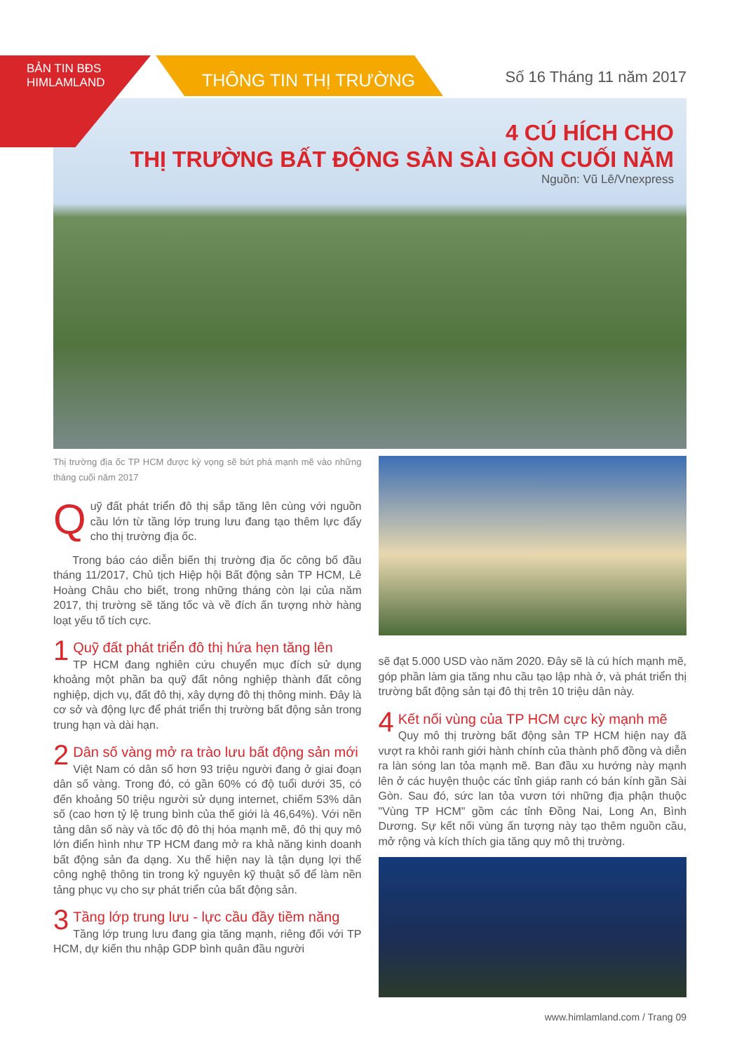BẢN TIN BĐS
HIMLAMLAND
THÔNG TIN THỊ TRƯỜNG Số 16 Tháng 11 năm 2017
4 CÚ HÍCH CHO
THỊ TRƯỜNG BẤT ĐỘNG SẢN SÀI GÒN CUỐI NĂM
Nguồn: Vũ Lê/Vnexpress
Thị trường địa ốc TP HCM được kỳ vọng sẽ bứt phá mạnh mẽ vào những tháng cuối năm 2017
Quỹ đất phát triển đô thị sắp tăng lên cùng với nguồn cầu lớn từ tầng lớp trung lưu đang tạo thêm lực đẩy cho thị trường địa ốc.
Trong báo cáo diễn biến thị trường địa ốc công bố đầu tháng 11/2017, Chủ tịch Hiệp hội Bất động sản TP HCM, Lê Hoàng Châu cho biết, trong những tháng còn lại của năm 2017, thị trường sẽ tăng tốc và về đích ấn tượng nhờ hàng loạt yếu tố tích cực.
1
Quỹ đất phát triển đô thị hứa hẹn tăng lên
TP HCM đang nghiên cứu chuyển mục đích sử dụng khoảng một phần ba quỹ đất nông nghiệp thành đất công nghiệp, dịch vụ, đất đô thị, xây dựng đô thị thông minh. Đây là cơ sở và động lực để phát triển thị trường bất động sản trong trung hạn và dài hạn.
2
Dân số vàng mở ra trào lưu bất động sản mới
Việt Nam có dân số hơn 93 triệu người đang ở giai đoạn dân số vàng. Trong đó, có gần 60% có độ tuổi dưới 35, có đến khoảng 50 triệu người sử dụng internet, chiếm 53% dân số (cao hơn tỷ lệ trung bình của thế giới là 46,64%). Với nền tảng dân số này và tốc độ đô thị hóa mạnh mẽ, đô thị quy mô lớn điển hình như TP HCM đang mở ra khả năng kinh doanh bất động sản đa dạng. Xu thế hiện nay là tận dụng lợi thế công nghệ thông tin trong kỷ nguyên kỹ thuật số để làm nền tảng phục vụ cho sự phát triển của bất động sản.
3
Tầng lớp trung lưu - lực cầu đầy tiềm năng
Tầng lớp trung lưu đang gia tăng mạnh, riêng đối với TP HCM, dự kiến thu nhập GDP bình quân đầu người
sẽ đạt 5.000 USD vào năm 2020. Đây sẽ là cú hích mạnh mẽ, góp phần làm gia tăng nhu cầu tạo lập nhà ở, và phát triển thị trường bất động sản tại đô thị trên 10 triệu dân này.
4
Kết nối vùng của TP HCM cực kỳ mạnh mẽ
Quy mô thị trường bất động sản TP HCM hiện nay đã vượt ra khỏi ranh giới hành chính của thành phố đồng và diễn ra làn sóng lan tỏa mạnh mẽ. Ban đầu xu hướng này mạnh lên ở các huyện thuộc các tỉnh giáp ranh có bán kính gần Sài Gòn. Sau đó, sức lan tỏa vươn tới những địa phận thuộc "Vùng TP HCM" gồm các tỉnh Đồng Nai, Long An, Bình Dương. Sự kết nối vùng ấn tượng này tạo thêm nguồn cầu, mở rộng và kích thích gia tăng quy mô thị trường.
www.himlamland.com / Trang 09